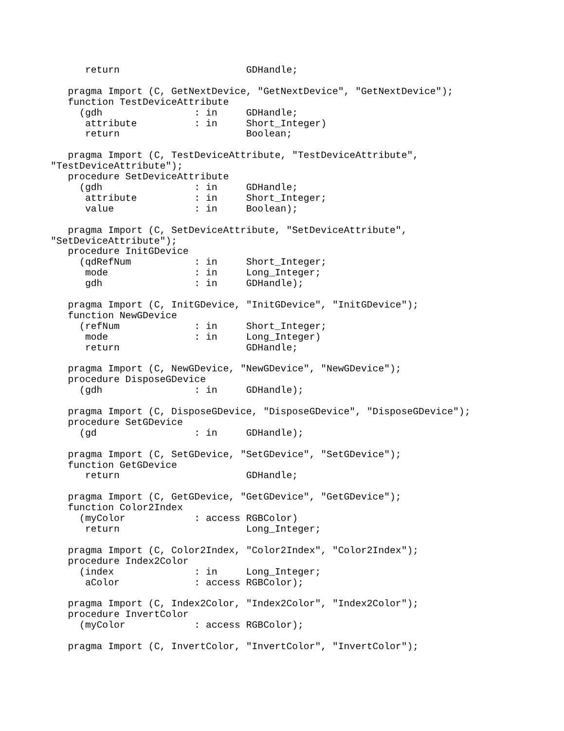return                      GDHandle;

   pragma Import (C, GetNextDevice, "GetNextDevice", "GetNextDevice");
   function TestDeviceAttribute
     (gdh                : in     GDHandle;
      attribute          : in     Short_Integer)
      return                      Boolean;

   pragma Import (C, TestDeviceAttribute, "TestDeviceAttribute",
"TestDeviceAttribute");
   procedure SetDeviceAttribute
     (gdh                : in     GDHandle;
      attribute          : in     Short_Integer;
      value              : in     Boolean);

   pragma Import (C, SetDeviceAttribute, "SetDeviceAttribute",
"SetDeviceAttribute");
   procedure InitGDevice
     (qdRefNum           : in     Short_Integer;
      mode               : in     Long_Integer;
      gdh                : in     GDHandle);

   pragma Import (C, InitGDevice, "InitGDevice", "InitGDevice");
   function NewGDevice
     (refNum             : in     Short_Integer;
      mode               : in     Long_Integer)
      return                      GDHandle;

   pragma Import (C, NewGDevice, "NewGDevice", "NewGDevice");
   procedure DisposeGDevice
     (gdh                : in     GDHandle);

   pragma Import (C, DisposeGDevice, "DisposeGDevice", "DisposeGDevice");
   procedure SetGDevice
     (gd                 : in     GDHandle);

   pragma Import (C, SetGDevice, "SetGDevice", "SetGDevice");
   function GetGDevice
      return                      GDHandle;

   pragma Import (C, GetGDevice, "GetGDevice", "GetGDevice");
   function Color2Index
     (myColor            : access RGBColor)
      return                      Long_Integer;

   pragma Import (C, Color2Index, "Color2Index", "Color2Index");
   procedure Index2Color
     (index              : in     Long_Integer;
      aColor             : access RGBColor);

   pragma Import (C, Index2Color, "Index2Color", "Index2Color");
   procedure InvertColor
     (myColor            : access RGBColor);

   pragma Import (C, InvertColor, "InvertColor", "InvertColor");